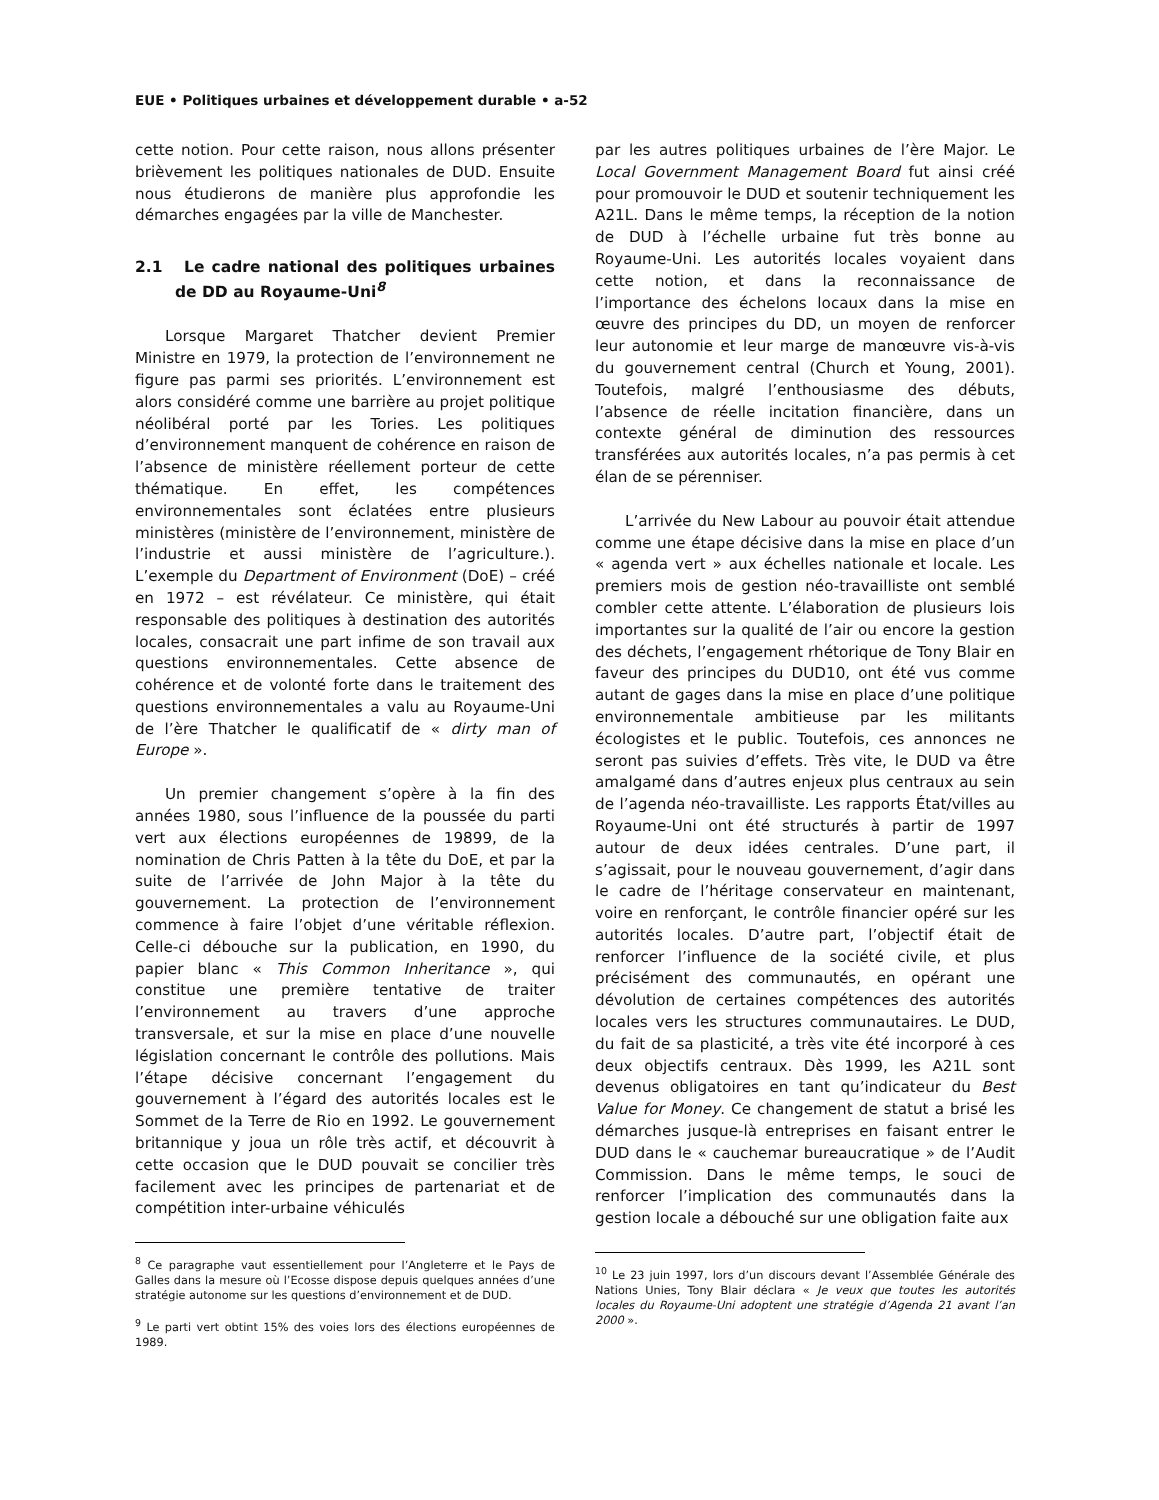EUE • Politiques urbaines et développement durable • a-52
cette notion. Pour cette raison, nous allons présenter brièvement les politiques nationales de DUD. Ensuite nous étudierons de manière plus approfondie les démarches engagées par la ville de Manchester.
2.1 Le cadre national des politiques urbaines de DD au Royaume-Uni<sup>8</sup>
Lorsque Margaret Thatcher devient Premier Ministre en 1979, la protection de l’environnement ne figure pas parmi ses priorités. L’environnement est alors considéré comme une barrière au projet politique néolibéral porté par les Tories. Les politiques d’environnement manquent de cohérence en raison de l’absence de ministère réellement porteur de cette thématique. En effet, les compétences environnementales sont éclatées entre plusieurs ministères (ministère de l’environnement, ministère de l’industrie et aussi ministère de l’agriculture.). L’exemple du Department of Environment (DoE) – créé en 1972 – est révélateur. Ce ministère, qui était responsable des politiques à destination des autorités locales, consacrait une part infime de son travail aux questions environnementales. Cette absence de cohérence et de volonté forte dans le traitement des questions environnementales a valu au Royaume-Uni de l’ère Thatcher le qualificatif de « dirty man of Europe ».
Un premier changement s’opère à la fin des années 1980, sous l’influence de la poussée du parti vert aux élections européennes de 19899, de la nomination de Chris Patten à la tête du DoE, et par la suite de l’arrivée de John Major à la tête du gouvernement. La protection de l’environnement commence à faire l’objet d’une véritable réflexion. Celle-ci débouche sur la publication, en 1990, du papier blanc « This Common Inheritance », qui constitue une première tentative de traiter l’environnement au travers d’une approche transversale, et sur la mise en place d’une nouvelle législation concernant le contrôle des pollutions. Mais l’étape décisive concernant l’engagement du gouvernement à l’égard des autorités locales est le Sommet de la Terre de Rio en 1992. Le gouvernement britannique y joua un rôle très actif, et découvrit à cette occasion que le DUD pouvait se concilier très facilement avec les principes de partenariat et de compétition inter-urbaine véhiculés
<sup>8</sup> Ce paragraphe vaut essentiellement pour l’Angleterre et le Pays de Galles dans la mesure où l’Ecosse dispose depuis quelques années d’une stratégie autonome sur les questions d’environnement et de DUD.
<sup>9</sup> Le parti vert obtint 15% des voies lors des élections européennes de 1989.
par les autres politiques urbaines de l’ère Major. Le Local Government Management Board fut ainsi créé pour promouvoir le DUD et soutenir techniquement les A21L. Dans le même temps, la réception de la notion de DUD à l’échelle urbaine fut très bonne au Royaume-Uni. Les autorités locales voyaient dans cette notion, et dans la reconnaissance de l’importance des échelons locaux dans la mise en œuvre des principes du DD, un moyen de renforcer leur autonomie et leur marge de manœuvre vis-à-vis du gouvernement central (Church et Young, 2001). Toutefois, malgré l’enthousiasme des débuts, l’absence de réelle incitation financière, dans un contexte général de diminution des ressources transférées aux autorités locales, n’a pas permis à cet élan de se pérenniser.
L’arrivée du New Labour au pouvoir était attendue comme une étape décisive dans la mise en place d’un « agenda vert » aux échelles nationale et locale. Les premiers mois de gestion néo-travailliste ont semblé combler cette attente. L’élaboration de plusieurs lois importantes sur la qualité de l’air ou encore la gestion des déchets, l’engagement rhétorique de Tony Blair en faveur des principes du DUD10, ont été vus comme autant de gages dans la mise en place d’une politique environnementale ambitieuse par les militants écologistes et le public. Toutefois, ces annonces ne seront pas suivies d’effets. Très vite, le DUD va être amalgamé dans d’autres enjeux plus centraux au sein de l’agenda néo-travailliste. Les rapports État/villes au Royaume-Uni ont été structurés à partir de 1997 autour de deux idées centrales. D’une part, il s’agissait, pour le nouveau gouvernement, d’agir dans le cadre de l’héritage conservateur en maintenant, voire en renforçant, le contrôle financier opéré sur les autorités locales. D’autre part, l’objectif était de renforcer l’influence de la société civile, et plus précisément des communautés, en opérant une dévolution de certaines compétences des autorités locales vers les structures communautaires. Le DUD, du fait de sa plasticité, a très vite été incorporé à ces deux objectifs centraux. Dès 1999, les A21L sont devenus obligatoires en tant qu’indicateur du Best Value for Money. Ce changement de statut a brisé les démarches jusque-là entreprises en faisant entrer le DUD dans le « cauchemar bureaucratique » de l’Audit Commission. Dans le même temps, le souci de renforcer l’implication des communautés dans la gestion locale a débouché sur une obligation faite aux
<sup>10</sup> Le 23 juin 1997, lors d’un discours devant l’Assemblée Générale des Nations Unies, Tony Blair déclara « Je veux que toutes les autorités locales du Royaume-Uni adoptent une stratégie d’Agenda 21 avant l’an 2000 ».